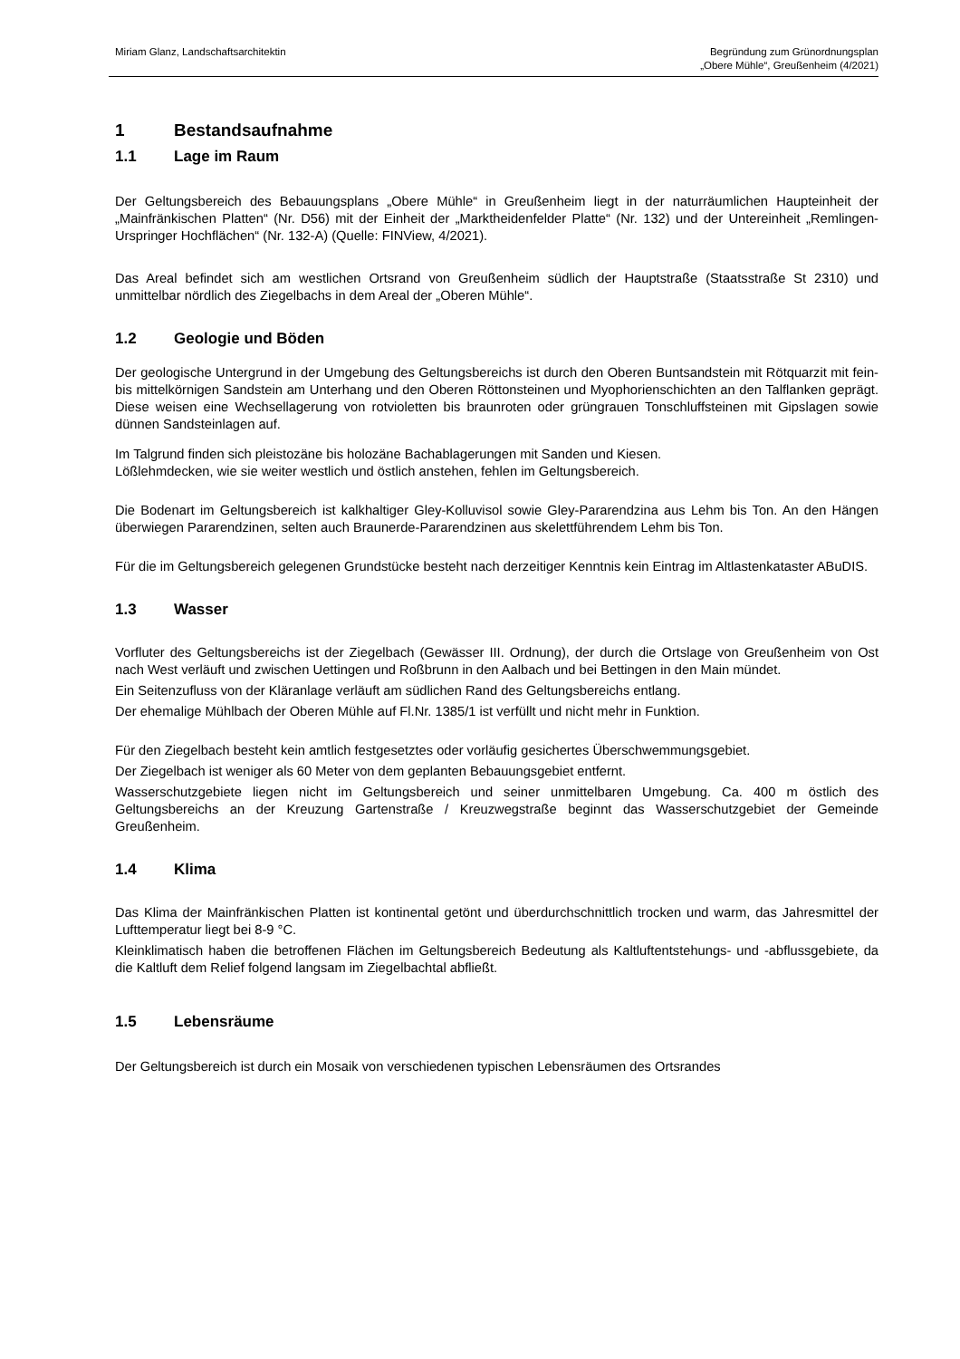Miriam Glanz, Landschaftsarchitektin
Begründung zum Grünordnungsplan
„Obere Mühle“, Greußenheim (4/2021)
1 Bestandsaufnahme
1.1 Lage im Raum
Der Geltungsbereich des Bebauungsplans „Obere Mühle“ in Greußenheim liegt in der naturräumlichen Haupteinheit der „Mainfränkischen Platten“ (Nr. D56) mit der Einheit der „Marktheidenfelder Platte“ (Nr. 132) und der Untereinheit „Remlingen-Urspringer Hochflächen“ (Nr. 132-A) (Quelle: FINView, 4/2021).
Das Areal befindet sich am westlichen Ortsrand von Greußenheim südlich der Hauptstraße (Staatsstraße St 2310) und unmittelbar nördlich des Ziegelbachs in dem Areal der „Oberen Mühle“.
1.2 Geologie und Böden
Der geologische Untergrund in der Umgebung des Geltungsbereichs ist durch den Oberen Buntsandstein mit Rötquarzit mit fein- bis mittelkörnigen Sandstein am Unterhang und den Oberen Röttonsteinen und Myophorienschichten an den Talflanken geprägt. Diese weisen eine Wechsellagerung von rotvioletten bis braunroten oder grüngrauen Tonschluffsteinen mit Gipslagen sowie dünnen Sandsteinlagen auf.
Im Talgrund finden sich pleistozäne bis holozäne Bachablagerungen mit Sanden und Kiesen.
Lößlehmdecken, wie sie weiter westlich und östlich anstehen, fehlen im Geltungsbereich.
Die Bodenart im Geltungsbereich ist kalkhaltiger Gley-Kolluvisol sowie Gley-Pararendzina aus Lehm bis Ton. An den Hängen überwiegen Pararendzinen, selten auch Braunerde-Pararendzinen aus skelettführendem Lehm bis Ton.
Für die im Geltungsbereich gelegenen Grundstücke besteht nach derzeitiger Kenntnis kein Eintrag im Altlastenkataster ABuDIS.
1.3 Wasser
Vorfluter des Geltungsbereichs ist der Ziegelbach (Gewässer III. Ordnung), der durch die Ortslage von Greußenheim von Ost nach West verläuft und zwischen Uettingen und Roßbrunn in den Aalbach und bei Bettingen in den Main mündet.
Ein Seitenzufluss von der Kläranlage verläuft am südlichen Rand des Geltungsbereichs entlang.
Der ehemalige Mühlbach der Oberen Mühle auf Fl.Nr. 1385/1 ist verfüllt und nicht mehr in Funktion.
Für den Ziegelbach besteht kein amtlich festgesetztes oder vorläufig gesichertes Überschwemmungsgebiet.
Der Ziegelbach ist weniger als 60 Meter von dem geplanten Bebauungsgebiet entfernt.
Wasserschutzgebiete liegen nicht im Geltungsbereich und seiner unmittelbaren Umgebung. Ca. 400 m östlich des Geltungsbereichs an der Kreuzung Gartenstraße / Kreuzwegstraße beginnt das Wasserschutzgebiet der Gemeinde Greußenheim.
1.4 Klima
Das Klima der Mainfränkischen Platten ist kontinental getönt und überdurchschnittlich trocken und warm, das Jahresmittel der Lufttemperatur liegt bei 8-9 °C.
Kleinklimatisch haben die betroffenen Flächen im Geltungsbereich Bedeutung als Kaltluftentstehungs- und -abflussgebiete, da die Kaltluft dem Relief folgend langsam im Ziegelbachtal abfließt.
1.5 Lebensräume
Der Geltungsbereich ist durch ein Mosaik von verschiedenen typischen Lebensräumen des Ortsrandes